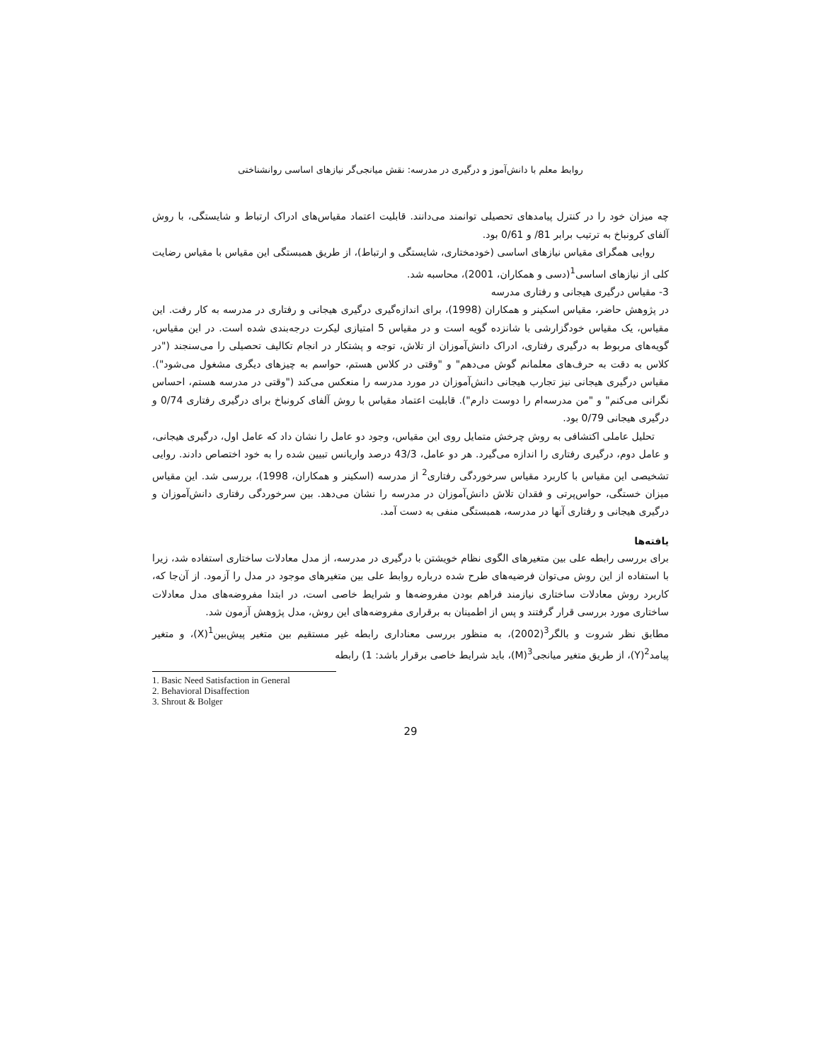روابط معلم با دانش‌آموز و درگیری در مدرسه: نقش میانجی‌گر نیازهای اساسی روانشناختی
چه میزان خود را در کنترل پیامدهای تحصیلی توانمند می‌دانند. قابلیت اعتماد مقیاس‌های ادراک ارتباط و شایستگی، با روش آلفای کرونباخ به ترتیب برابر 81/ و 0/61 بود.
روایی همگرای مقیاس نیازهای اساسی (خودمختاری، شایستگی و ارتباط)، از طریق همبستگی این مقیاس با مقیاس رضایت کلی از نیازهای اساسی<sup>1</sup>(دسی و همکاران، 2001)، محاسبه شد.
3- مقیاس درگیری هیجانی و رفتاری مدرسه
در پژوهش حاضر، مقیاس اسکینر و همکاران (1998)، برای اندازه‌گیری درگیری هیجانی و رفتاری در مدرسه به کار رفت. این مقیاس، یک مقیاس خودگزارشی با شانزده گویه است و در مقیاس 5 امتیازی لیکرت درجه‌بندی شده است. در این مقیاس، گویه‌های مربوط به درگیری رفتاری، ادراک دانش‌آموزان از تلاش، توجه و پشتکار در انجام تکالیف تحصیلی را می‌سنجند ("در کلاس به دقت به حرف‌های معلمانم گوش می‌دهم" و "وقتی در کلاس هستم، حواسم به چیزهای دیگری مشغول می‌شود"). مقیاس درگیری هیجانی نیز تجارب هیجانی دانش‌آموزان در مورد مدرسه را منعکس می‌کند ("وقتی در مدرسه هستم، احساس نگرانی می‌کنم" و "من مدرسه‌ام را دوست دارم"). قابلیت اعتماد مقیاس با روش آلفای کرونباخ برای درگیری رفتاری 0/74 و درگیری هیجانی 0/79 بود.
تحلیل عاملی اکتشافی به روش چرخش متمایل روی این مقیاس، وجود دو عامل را نشان داد که عامل اول، درگیری هیجانی، و عامل دوم، درگیری رفتاری را اندازه می‌گیرد. هر دو عامل، 43/3 درصد واریانس تبیین شده را به خود اختصاص دادند. روایی تشخیصی این مقیاس با کاربرد مقیاس سرخوردگی رفتاری<sup>2</sup> از مدرسه (اسکینر و همکاران، 1998)، بررسی شد. این مقیاس میزان خستگی، حواس‌پرتی و فقدان تلاش دانش‌آموزان در مدرسه را نشان می‌دهد. بین سرخوردگی رفتاری دانش‌آموزان و درگیری هیجانی و رفتاری آنها در مدرسه، همبستگی منفی به دست آمد.
یافته‌ها
برای بررسی رابطه علی بین متغیرهای الگوی نظام خویشتن با درگیری در مدرسه، از مدل معادلات ساختاری استفاده شد، زیرا با استفاده از این روش می‌توان فرضیه‌های طرح شده درباره روابط علی بین متغیرهای موجود در مدل را آزمود. از آن‌جا که، کاربرد روش معادلات ساختاری نیازمند فراهم بودن مفروضه‌ها و شرایط خاصی است، در ابتدا مفروضه‌های مدل معادلات ساختاری مورد بررسی قرار گرفتند و پس از اطمینان به برقراری مفروضه‌های این روش، مدل پژوهش آزمون شد.
مطابق نظر شروت و بالگر<sup>3</sup>(2002)، به منظور بررسی معناداری رابطه غیر مستقیم بین متغیر پیش‌بین<sup>1</sup>(X)، و متغیر پیامد<sup>2</sup>(Y)، از طریق متغیر میانجی<sup>3</sup>(M)، باید شرایط خاصی برقرار باشد: 1) رابطه
1. Basic Need Satisfaction in General
2. Behavioral Disaffection
3. Shrout & Bolger
29